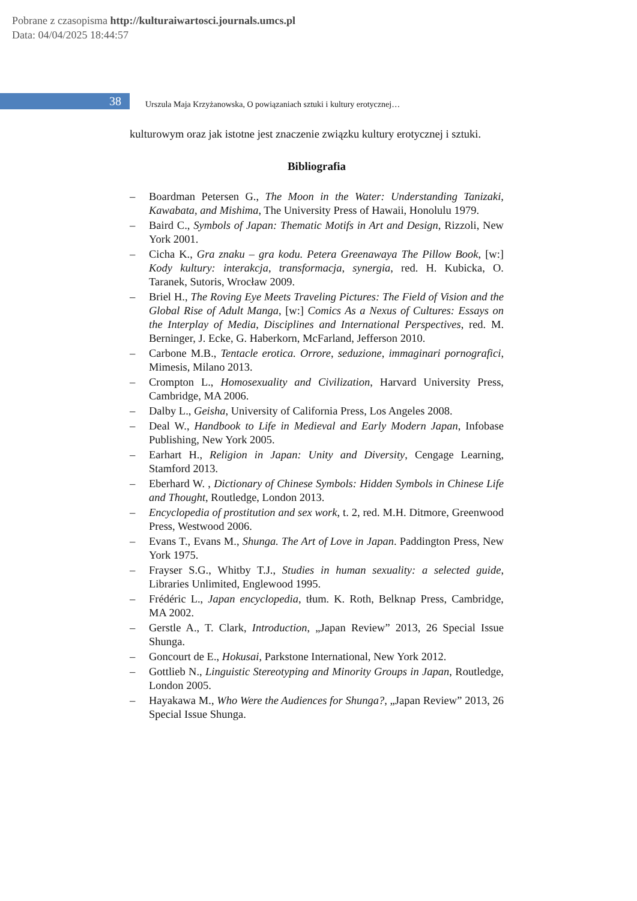Pobrane z czasopisma http://kulturaiwartosci.journals.umcs.pl
Data: 04/04/2025 18:44:57
38
Urszula Maja Krzyżanowska, O powiązaniach sztuki i kultury erotycznej…
kulturowym oraz jak istotne jest znaczenie związku kultury erotycznej i sztuki.
Bibliografia
– Boardman Petersen G., The Moon in the Water: Understanding Tanizaki, Kawabata, and Mishima, The University Press of Hawaii, Honolulu 1979.
– Baird C., Symbols of Japan: Thematic Motifs in Art and Design, Rizzoli, New York 2001.
– Cicha K., Gra znaku – gra kodu. Petera Greenawaya The Pillow Book, [w:] Kody kultury: interakcja, transformacja, synergia, red. H. Kubicka, O. Taranek, Sutoris, Wrocław 2009.
– Briel H., The Roving Eye Meets Traveling Pictures: The Field of Vision and the Global Rise of Adult Manga, [w:] Comics As a Nexus of Cultures: Essays on the Interplay of Media, Disciplines and International Perspectives, red. M. Berninger, J. Ecke, G. Haberkorn, McFarland, Jefferson 2010.
– Carbone M.B., Tentacle erotica. Orrore, seduzione, immaginari pornografici, Mimesis, Milano 2013.
– Crompton L., Homosexuality and Civilization, Harvard University Press, Cambridge, MA 2006.
– Dalby L., Geisha, University of California Press, Los Angeles 2008.
– Deal W., Handbook to Life in Medieval and Early Modern Japan, Infobase Publishing, New York 2005.
– Earhart H., Religion in Japan: Unity and Diversity, Cengage Learning, Stamford 2013.
– Eberhard W. , Dictionary of Chinese Symbols: Hidden Symbols in Chinese Life and Thought, Routledge, London 2013.
– Encyclopedia of prostitution and sex work, t. 2, red. M.H. Ditmore, Greenwood Press, Westwood 2006.
– Evans T., Evans M., Shunga. The Art of Love in Japan. Paddington Press, New York 1975.
– Frayser S.G., Whitby T.J., Studies in human sexuality: a selected guide, Libraries Unlimited, Englewood 1995.
– Frédéric L., Japan encyclopedia, tłum. K. Roth, Belknap Press, Cambridge, MA 2002.
– Gerstle A., T. Clark, Introduction, „Japan Review” 2013, 26 Special Issue Shunga.
– Goncourt de E., Hokusai, Parkstone International, New York 2012.
– Gottlieb N., Linguistic Stereotyping and Minority Groups in Japan, Routledge, London 2005.
– Hayakawa M., Who Were the Audiences for Shunga?, „Japan Review” 2013, 26 Special Issue Shunga.